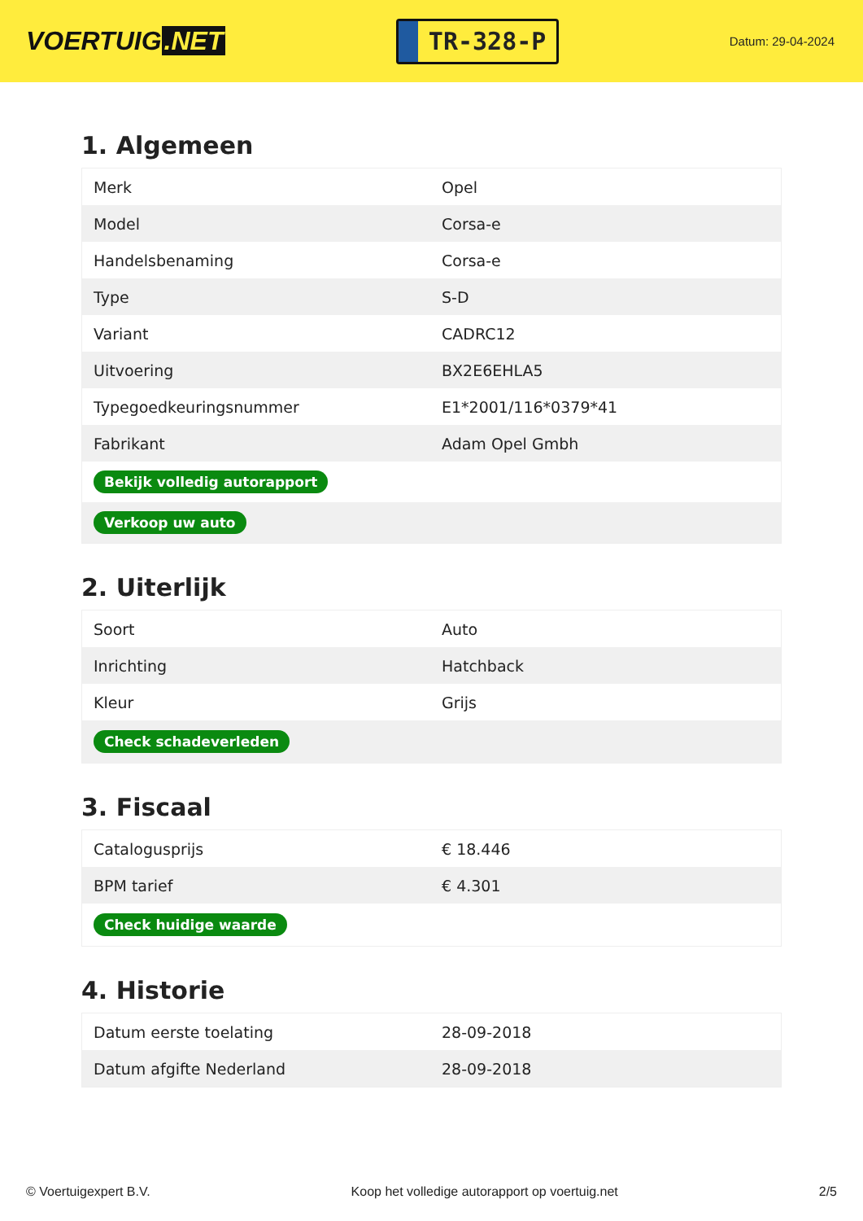VOERTUIG.NET
TR-328-P
Datum: 29-04-2024
1. Algemeen
| Merk | Opel |
| Model | Corsa-e |
| Handelsbenaming | Corsa-e |
| Type | S-D |
| Variant | CADRC12 |
| Uitvoering | BX2E6EHLA5 |
| Typegoedkeuringsnummer | E1*2001/116*0379*41 |
| Fabrikant | Adam Opel Gmbh |
| Bekijk volledig autorapport | |
| Verkoop uw auto | |
2. Uiterlijk
| Soort | Auto |
| Inrichting | Hatchback |
| Kleur | Grijs |
| Check schadeverleden | |
3. Fiscaal
| Catalogusprijs | € 18.446 |
| BPM tarief | € 4.301 |
| Check huidige waarde | |
4. Historie
| Datum eerste toelating | 28-09-2018 |
| Datum afgifte Nederland | 28-09-2018 |
© Voertuigexpert B.V. Koop het volledige autorapport op voertuig.net 2/5